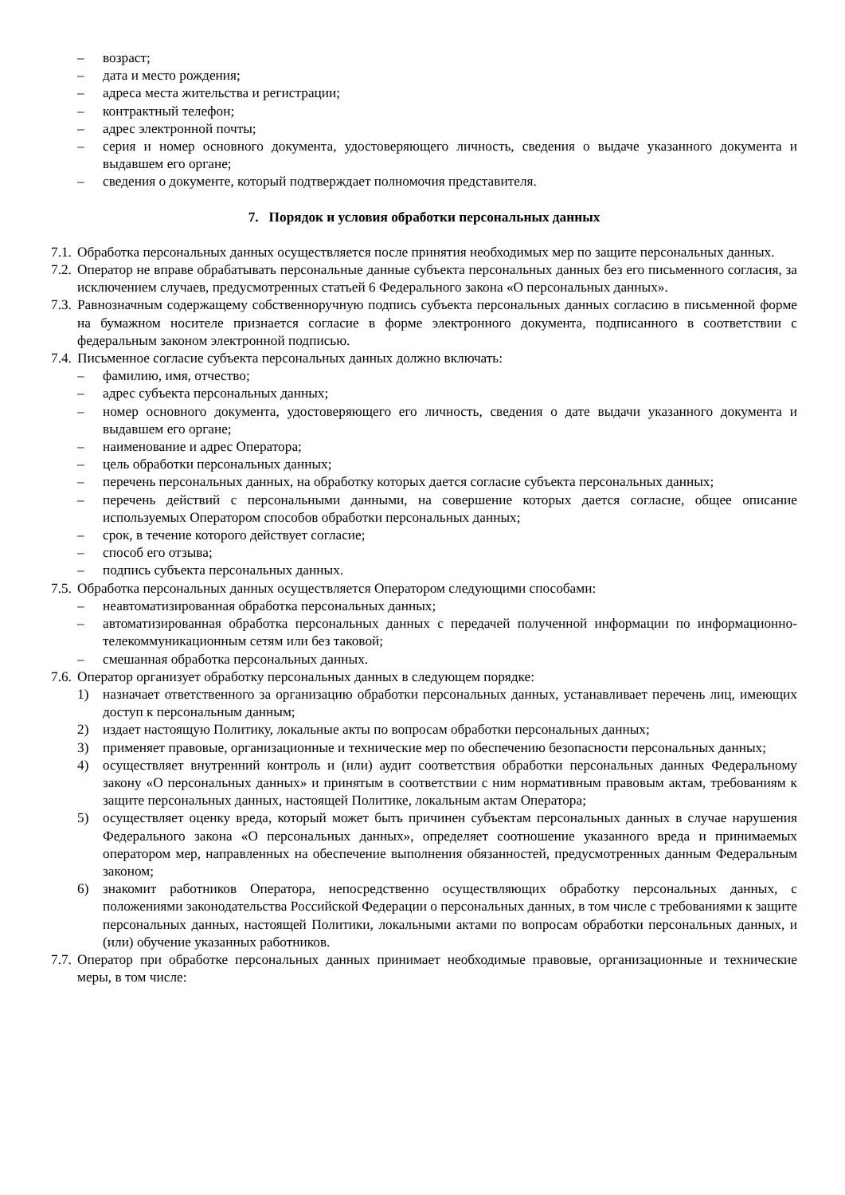– возраст;
– дата и место рождения;
– адреса места жительства и регистрации;
– контрактный телефон;
– адрес электронной почты;
– серия и номер основного документа, удостоверяющего личность, сведения о выдаче указанного документа и выдавшем его органе;
– сведения о документе, который подтверждает полномочия представителя.
7. Порядок и условия обработки персональных данных
7.1. Обработка персональных данных осуществляется после принятия необходимых мер по защите персональных данных.
7.2. Оператор не вправе обрабатывать персональные данные субъекта персональных данных без его письменного согласия, за исключением случаев, предусмотренных статьей 6 Федерального закона «О персональных данных».
7.3. Равнозначным содержащему собственноручную подпись субъекта персональных данных согласию в письменной форме на бумажном носителе признается согласие в форме электронного документа, подписанного в соответствии с федеральным законом электронной подписью.
7.4. Письменное согласие субъекта персональных данных должно включать:
– фамилию, имя, отчество;
– адрес субъекта персональных данных;
– номер основного документа, удостоверяющего его личность, сведения о дате выдачи указанного документа и выдавшем его органе;
– наименование и адрес Оператора;
– цель обработки персональных данных;
– перечень персональных данных, на обработку которых дается согласие субъекта персональных данных;
– перечень действий с персональными данными, на совершение которых дается согласие, общее описание используемых Оператором способов обработки персональных данных;
– срок, в течение которого действует согласие;
– способ его отзыва;
– подпись субъекта персональных данных.
7.5. Обработка персональных данных осуществляется Оператором следующими способами:
– неавтоматизированная обработка персональных данных;
– автоматизированная обработка персональных данных с передачей полученной информации по информационно-телекоммуникационным сетям или без таковой;
– смешанная обработка персональных данных.
7.6. Оператор организует обработку персональных данных в следующем порядке:
1) назначает ответственного за организацию обработки персональных данных, устанавливает перечень лиц, имеющих доступ к персональным данным;
2) издает настоящую Политику, локальные акты по вопросам обработки персональных данных;
3) применяет правовые, организационные и технические мер по обеспечению безопасности персональных данных;
4) осуществляет внутренний контроль и (или) аудит соответствия обработки персональных данных Федеральному закону «О персональных данных» и принятым в соответствии с ним нормативным правовым актам, требованиям к защите персональных данных, настоящей Политике, локальным актам Оператора;
5) осуществляет оценку вреда, который может быть причинен субъектам персональных данных в случае нарушения Федерального закона «О персональных данных», определяет соотношение указанного вреда и принимаемых оператором мер, направленных на обеспечение выполнения обязанностей, предусмотренных данным Федеральным законом;
6) знакомит работников Оператора, непосредственно осуществляющих обработку персональных данных, с положениями законодательства Российской Федерации о персональных данных, в том числе с требованиями к защите персональных данных, настоящей Политики, локальными актами по вопросам обработки персональных данных, и (или) обучение указанных работников.
7.7. Оператор при обработке персональных данных принимает необходимые правовые, организационные и технические меры, в том числе: